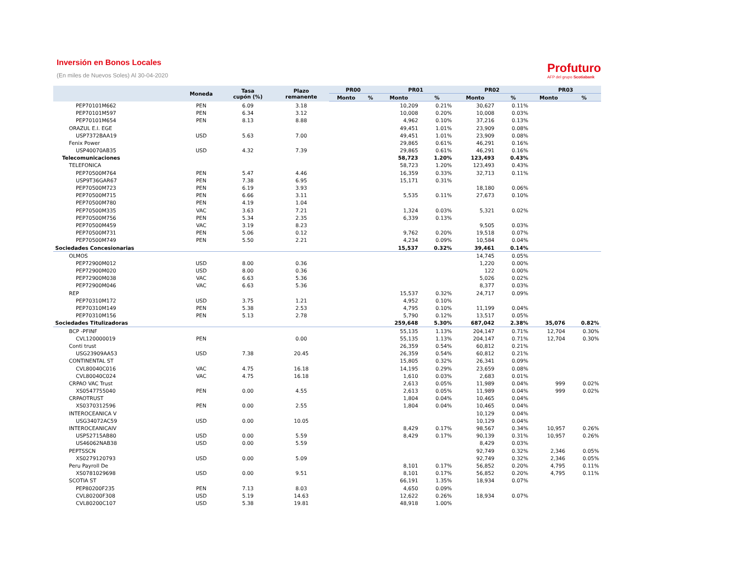Inversión en Bonos Locales
(En miles de Nuevos Soles) Al 30-04-2020
Profuturo
AFP del grupo Scotiabank
| | Moneda | Tasa cupón (%) | Plazo remanente | PR00 | | PR01 | | PR02 | | PR03 | |
| --- | --- | --- | --- | --- | --- | --- | --- | --- | --- | --- | --- |
| | | | | Monto | % | Monto | % | Monto | % | Monto | % |
| PEP70101M662 | PEN | 6.09 | 3.18 | | | 10,209 | 0.21% | 30,627 | 0.11% | | |
| PEP70101M597 | PEN | 6.34 | 3.12 | | | 10,008 | 0.20% | 10,008 | 0.03% | | |
| PEP70101M654 | PEN | 8.13 | 8.88 | | | 4,962 | 0.10% | 37,216 | 0.13% | | |
| ORAZUL E.I. EGE | | | | | | 49,451 | 1.01% | 23,909 | 0.08% | | |
| USP7372BAA19 | USD | 5.63 | 7.00 | | | 49,451 | 1.01% | 23,909 | 0.08% | | |
| Fenix Power | | | | | | 29,865 | 0.61% | 46,291 | 0.16% | | |
| USP40070AB35 | USD | 4.32 | 7.39 | | | 29,865 | 0.61% | 46,291 | 0.16% | | |
| Telecomunicaciones | | | | | | 58,723 | 1.20% | 123,493 | 0.43% | | |
| TELEFONICA | | | | | | 58,723 | 1.20% | 123,493 | 0.43% | | |
| PEP70500M764 | PEN | 5.47 | 4.46 | | | 16,359 | 0.33% | 32,713 | 0.11% | | |
| USP9T36GAR67 | PEN | 7.38 | 6.95 | | | 15,171 | 0.31% | | | | |
| PEP70500M723 | PEN | 6.19 | 3.93 | | | | | 18,180 | 0.06% | | |
| PEP70500M715 | PEN | 6.66 | 3.11 | | | 5,535 | 0.11% | 27,673 | 0.10% | | |
| PEP70500M780 | PEN | 4.19 | 1.04 | | | | | | | | |
| PEP70500M335 | VAC | 3.63 | 7.21 | | | 1,324 | 0.03% | 5,321 | 0.02% | | |
| PEP70500M756 | PEN | 5.34 | 2.35 | | | 6,339 | 0.13% | | | | |
| PEP70500M459 | VAC | 3.19 | 8.23 | | | | | 9,505 | 0.03% | | |
| PEP70500M731 | PEN | 5.06 | 0.12 | | | 9,762 | 0.20% | 19,518 | 0.07% | | |
| PEP70500M749 | PEN | 5.50 | 2.21 | | | 4,234 | 0.09% | 10,584 | 0.04% | | |
| Sociedades Concesionarias | | | | | | 15,537 | 0.32% | 39,461 | 0.14% | | |
| OLMOS | | | | | | | | 14,745 | 0.05% | | |
| PEP72900M012 | USD | 8.00 | 0.36 | | | | | 1,220 | 0.00% | | |
| PEP72900M020 | USD | 8.00 | 0.36 | | | | | 122 | 0.00% | | |
| PEP72900M038 | VAC | 6.63 | 5.36 | | | | | 5,026 | 0.02% | | |
| PEP72900M046 | VAC | 6.63 | 5.36 | | | | | 8,377 | 0.03% | | |
| REP | | | | | | 15,537 | 0.32% | 24,717 | 0.09% | | |
| PEP70310M172 | USD | 3.75 | 1.21 | | | 4,952 | 0.10% | | | | |
| PEP70310M149 | PEN | 5.38 | 2.53 | | | 4,795 | 0.10% | 11,199 | 0.04% | | |
| PEP70310M156 | PEN | 5.13 | 2.78 | | | 5,790 | 0.12% | 13,517 | 0.05% | | |
| Sociedades Titulizadoras | | | | | | 259,648 | 5.30% | 687,042 | 2.38% | 35,076 | 0.82% |
| BCP -PFINF | | | | | | 55,135 | 1.13% | 204,147 | 0.71% | 12,704 | 0.30% |
| CVL120000019 | PEN | | 0.00 | | | 55,135 | 1.13% | 204,147 | 0.71% | 12,704 | 0.30% |
| Conti trust | | | | | | 26,359 | 0.54% | 60,812 | 0.21% | | |
| USG23909AA53 | USD | 7.38 | 20.45 | | | 26,359 | 0.54% | 60,812 | 0.21% | | |
| CONTINENTAL ST | | | | | | 15,805 | 0.32% | 26,341 | 0.09% | | |
| CVL80040C016 | VAC | 4.75 | 16.18 | | | 14,195 | 0.29% | 23,659 | 0.08% | | |
| CVL80040C024 | VAC | 4.75 | 16.18 | | | 1,610 | 0.03% | 2,683 | 0.01% | | |
| CRPAO VAC Trust | | | | | | 2,613 | 0.05% | 11,989 | 0.04% | 999 | 0.02% |
| XS0547755040 | PEN | 0.00 | 4.55 | | | 2,613 | 0.05% | 11,989 | 0.04% | 999 | 0.02% |
| CRPAOTRUST | | | | | | 1,804 | 0.04% | 10,465 | 0.04% | | |
| XS0370312596 | PEN | 0.00 | 2.55 | | | 1,804 | 0.04% | 10,465 | 0.04% | | |
| INTEROCEANICA V | | | | | | | | 10,129 | 0.04% | | |
| USG34072AC59 | USD | 0.00 | 10.05 | | | | | 10,129 | 0.04% | | |
| INTEROCEANICAIV | | | | | | 8,429 | 0.17% | 98,567 | 0.34% | 10,957 | 0.26% |
| USP52715AB80 | USD | 0.00 | 5.59 | | | 8,429 | 0.17% | 90,139 | 0.31% | 10,957 | 0.26% |
| US46062NAB38 | USD | 0.00 | 5.59 | | | | | 8,429 | 0.03% | | |
| PEPTSSCN | | | | | | | | 92,749 | 0.32% | 2,346 | 0.05% |
| XS0279120793 | USD | 0.00 | 5.09 | | | | | 92,749 | 0.32% | 2,346 | 0.05% |
| Peru Payroll De | | | | | | 8,101 | 0.17% | 56,852 | 0.20% | 4,795 | 0.11% |
| XS0781029698 | USD | 0.00 | 9.51 | | | 8,101 | 0.17% | 56,852 | 0.20% | 4,795 | 0.11% |
| SCOTIA ST | | | | | | 66,191 | 1.35% | 18,934 | 0.07% | | |
| PEP80200F235 | PEN | 7.13 | 8.03 | | | 4,650 | 0.09% | | | | |
| CVL80200F308 | USD | 5.19 | 14.63 | | | 12,622 | 0.26% | 18,934 | 0.07% | | |
| CVL80200C107 | USD | 5.38 | 19.81 | | | 48,918 | 1.00% | | | | |